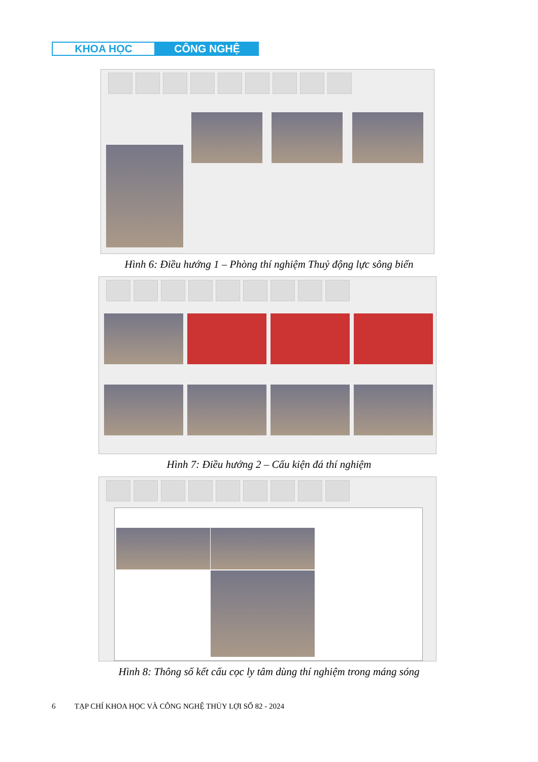KHOA HỌC CÔNG NGHỆ
Hình 6: Điều hướng 1 – Phòng thí nghiệm Thuỷ động lực sông biển
Hình 7: Điều hướng 2 – Cấu kiện đá thí nghiệm
Hình 8: Thông số kết cấu cọc ly tâm dùng thí nghiệm trong máng sóng
6 TẠP CHÍ KHOA HỌC VÀ CÔNG NGHỆ THỦY LỢI SỐ 82 - 2024